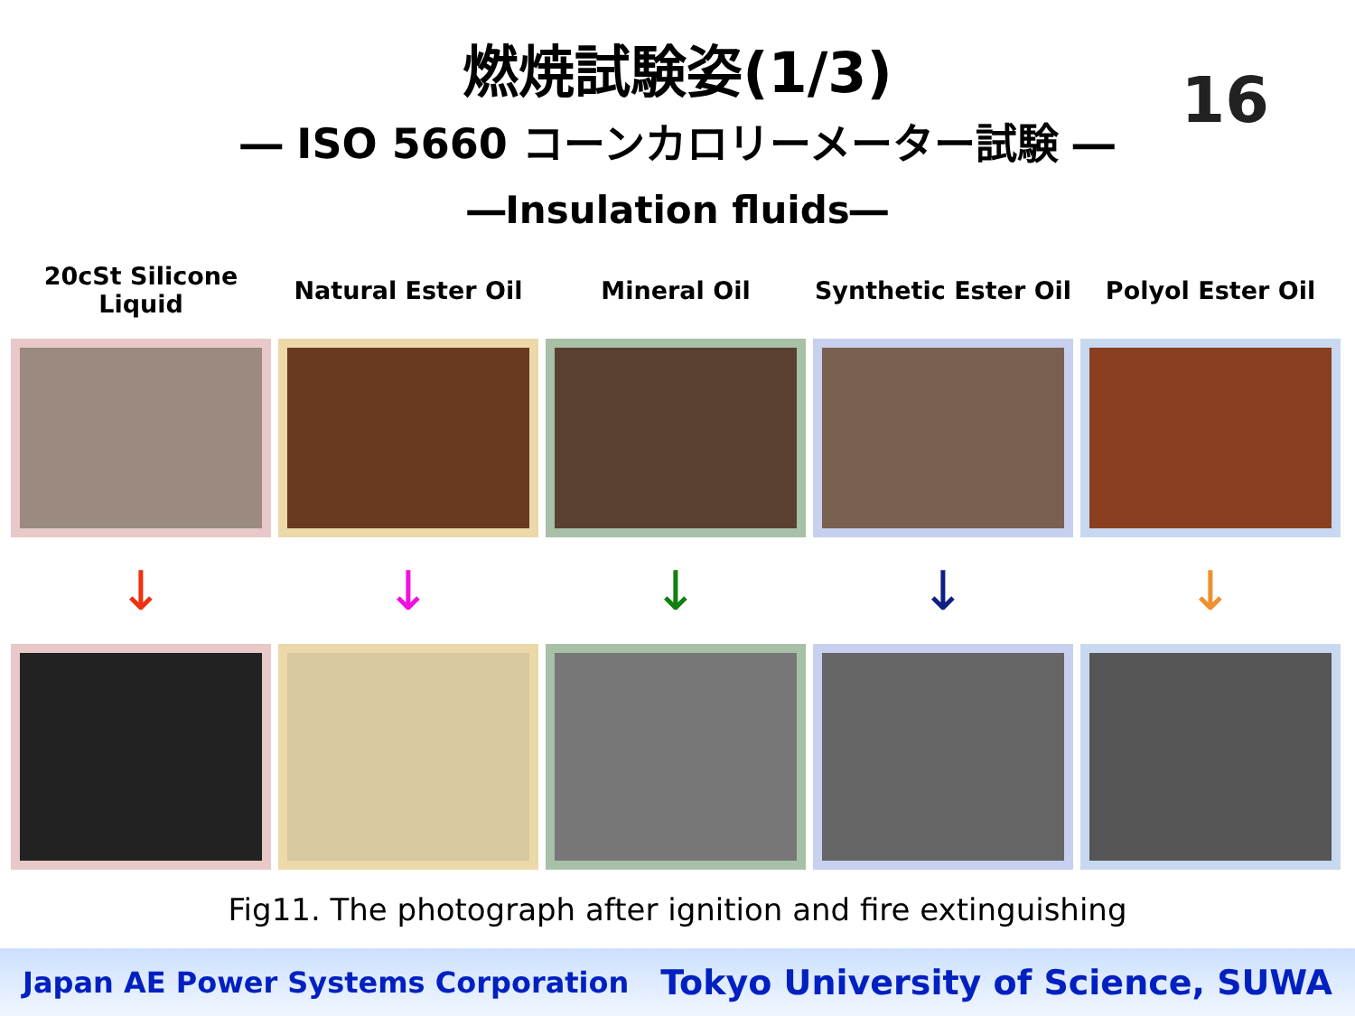燃焼試験姿(1/3)
16
― ISO 5660 コーンカロリーメーター試験 ―
―Insulation fluids―
20cSt Silicone
Liquid
↓
Natural Ester Oil
↓
Mineral Oil
↓
Synthetic Ester Oil
↓
Polyol Ester Oil
↓
Fig11. The photograph after ignition and fire extinguishing
Japan AE Power Systems Corporation Tokyo University of Science, SUWA